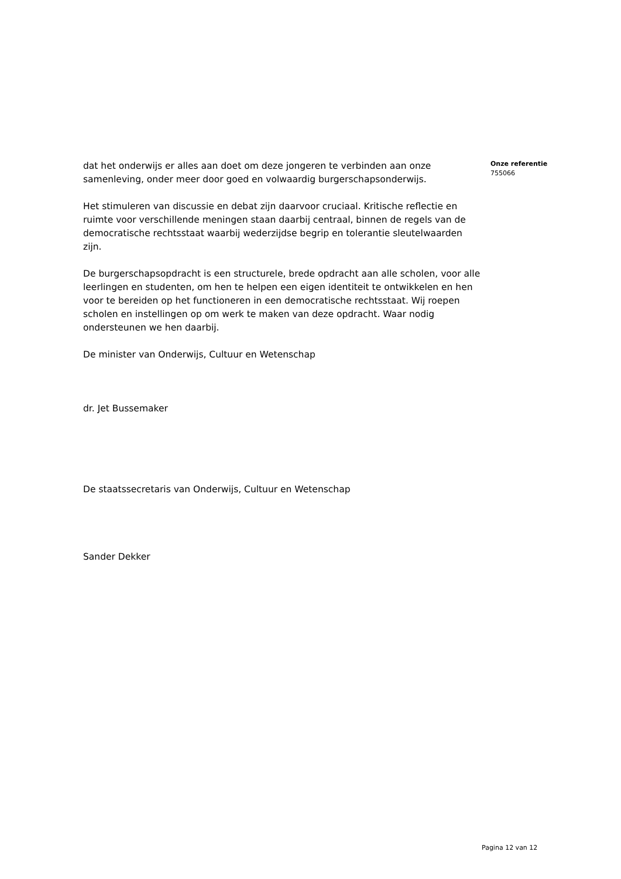dat het onderwijs er alles aan doet om deze jongeren te verbinden aan onze samenleving, onder meer door goed en volwaardig burgerschapsonderwijs.
Het stimuleren van discussie en debat zijn daarvoor cruciaal. Kritische reflectie en ruimte voor verschillende meningen staan daarbij centraal, binnen de regels van de democratische rechtsstaat waarbij wederzijdse begrip en tolerantie sleutelwaarden zijn.
De burgerschapsopdracht is een structurele, brede opdracht aan alle scholen, voor alle leerlingen en studenten, om hen te helpen een eigen identiteit te ontwikkelen en hen voor te bereiden op het functioneren in een democratische rechtsstaat. Wij roepen scholen en instellingen op om werk te maken van deze opdracht. Waar nodig ondersteunen we hen daarbij.
De minister van Onderwijs, Cultuur en Wetenschap
dr. Jet Bussemaker
De staatssecretaris van Onderwijs, Cultuur en Wetenschap
Sander Dekker
Onze referentie
755066
Pagina 12 van 12